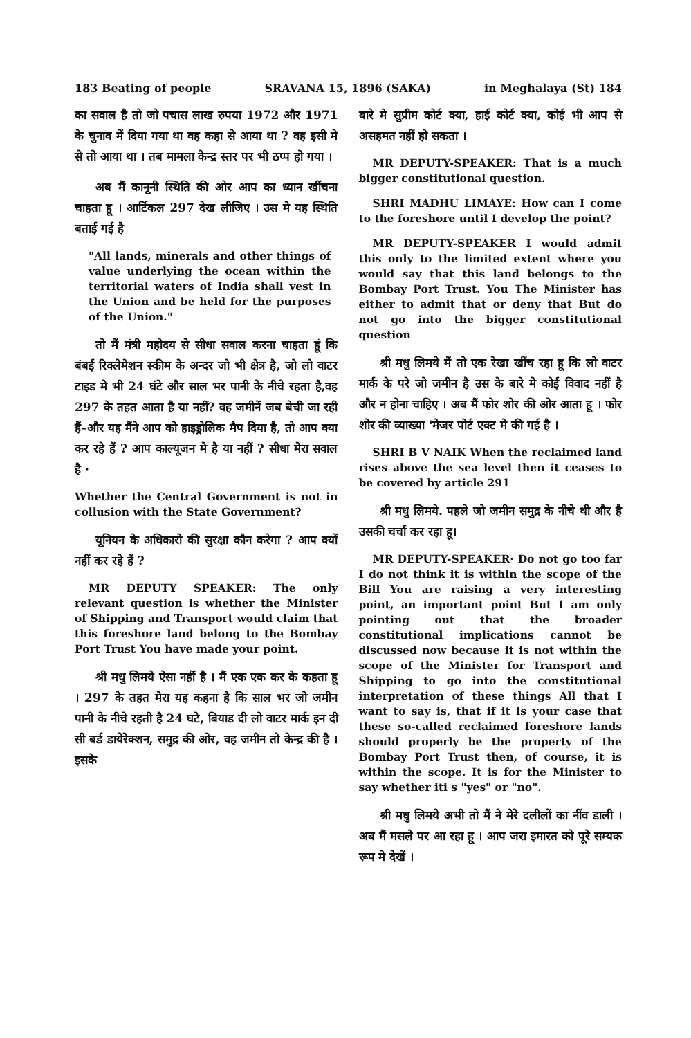183 Beating of people SRAVANA 15, 1896 (SAKA) in Meghalaya (St) 184
का सवाल है तो जो पचास लाख रुपया 1972 और 1971 के चुनाव में दिया गया था वह कहा से आया था ? वह इसी मे से तो आया था । तब मामला केन्द्र स्तर पर भी ठप्प हो गया ।
अब मैं कानूनी स्थिति की ओर आप का ध्यान खींचना चाहता हू । आर्टिकल 297 देख लीजिए । उस मे यह स्थिति बताई गई है
"All lands, minerals and other things of value underlying the ocean within the territorial waters of India shall vest in the Union and be held for the purposes of the Union."
तो मैं मंत्री महोदय से सीधा सवाल करना चाहता हूं कि बंबई रिक्लेमेशन स्कीम के अन्दर जो भी क्षेत्र है, जो लो वाटर टाइड मे भी 24 घंटे और साल भर पानी के नीचे रहता है,वह 297 के तहत आता है या नहीं? वह जमीनें जब बेची जा रही हैं–और यह मैंने आप को हाइड्रोलिक मैप दिया है, तो आप क्या कर रहे हैं ? आप काल्यूजन मे है या नहीं ? सीधा मेरा सवाल है ·
Whether the Central Government is not in collusion with the State Government?
यूनियन के अधिकारो की सुरक्षा कौन करेगा ? आप क्यों नहीं कर रहे हैं ?
MR DEPUTY SPEAKER: The only relevant question is whether the Minister of Shipping and Transport would claim that this foreshore land belong to the Bombay Port Trust You have made your point.
श्री मधु लिमये ऐसा नहीं है । मैं एक एक कर के कहता हू । 297 के तहत मेरा यह कहना है कि साल भर जो जमीन पानी के नीचे रहती है 24 घटे, बियाड दी लो वाटर मार्क इन दी सी बर्ड डायेरेक्शन, समुद्र की ओर, वह जमीन तो केन्द्र की है । इसके
बारे मे सुप्रीम कोर्ट क्या, हाई कोर्ट क्या, कोई भी आप से असहमत नहीं हो सकता ।
MR DEPUTY-SPEAKER: That is a much bigger constitutional question.
SHRI MADHU LIMAYE: How can I come to the foreshore until I develop the point?
MR DEPUTY-SPEAKER I would admit this only to the limited extent where you would say that this land belongs to the Bombay Port Trust. You The Minister has either to admit that or deny that But do not go into the bigger constitutional question
श्री मधु लिमये मैं तो एक रेखा खींच रहा हू कि लो वाटर मार्क के परे जो जमीन है उस के बारे मे कोई विवाद नहीं है और न होना चाहिए । अब मैं फोर शोर की ओर आता हू । फोर शोर की व्याख्या 'मेजर पोर्ट एक्ट मे की गई है ।
SHRI B V NAIK When the reclaimed land rises above the sea level then it ceases to be covered by article 291
श्री मधु लिमये. पहले जो जमीन समुद्र के नीचे थी और है उसकी चर्चा कर रहा हू।
MR DEPUTY-SPEAKER· Do not go too far I do not think it is within the scope of the Bill You are raising a very interesting point, an important point But I am only pointing out that the broader constitutional implications cannot be discussed now because it is not within the scope of the Minister for Transport and Shipping to go into the constitutional interpretation of these things All that I want to say is, that if it is your case that these so-called reclaimed foreshore lands should properly be the property of the Bombay Port Trust then, of course, it is within the scope. It is for the Minister to say whether iti s "yes" or "no".
श्री मधु लिमये अभी तो मैं ने मेरे दलीलों का नींव डाली । अब मैं मसले पर आ रहा हू । आप जरा इमारत को पूरे सम्यक रूप मे देखें ।